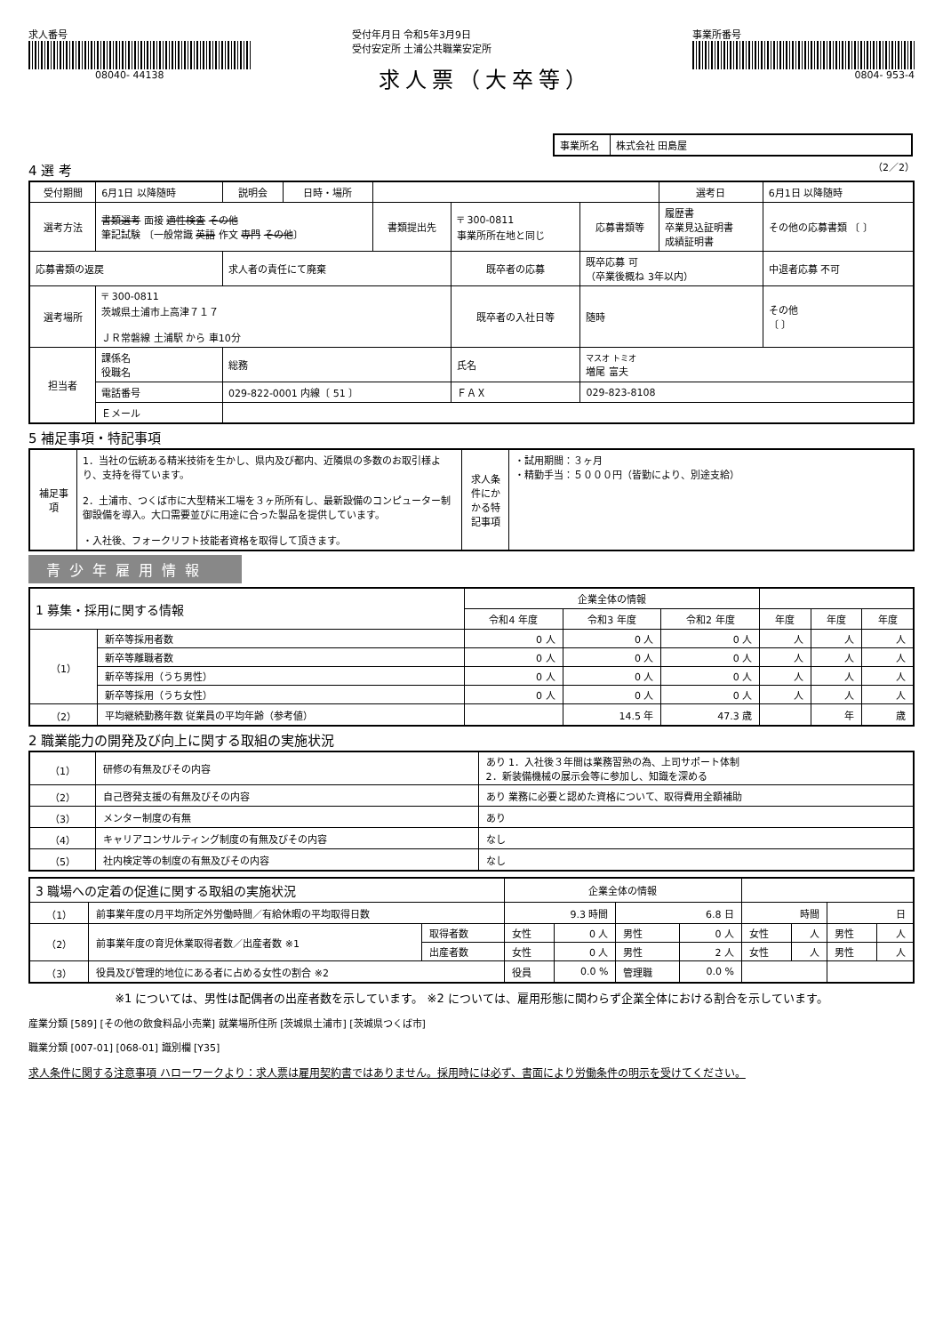求人番号
08040- 44138
受付年月日 令和5年3月9日
受付安定所 土浦公共職業安定所
求人票（大卒等）
事業所番号
0804- 953-4
| 事業所名 | 株式会社 田島屋 |
4 選 考
（2／2）
| 受付期間 | 6月1日 以降随時 | 説明会 | 日時・場所 | | | | 選考日 | 6月1日 以降随時 |
| 選考方法 | 書類選考 面接 適性検査 その他 筆記試験 〔一般常識 英語 作文 専門 その他 〕 | | | 書類提出先 | 〒 300-0811 事業所所在地と同じ | 応募書類等 | 履歴書 卒業見込証明書 成績証明書 | その他の応募書類 〔 〕 |
| 応募書類の返戻 | | 求人者の責任にて廃棄 | | | 既卒者の応募 | 既卒応募 可 （卒業後概ね 3年以内） | | 中退者応募 不可 |
| 選考場所 | 〒 300-0811 茨城県土浦市上高津７１７ ＪＲ常磐線 土浦駅 から 車10分 | | | | 既卒者の入社日等 | 随時 | | その他 〔 〕 |
| 担当者 | 課係名 役職名 | 総務 | | | 氏名 | マスオ トミオ 増尾 富夫 | | |
| | 電話番号 | 029-822-0001 内線〔 51 〕 | | | ＦＡＸ | 029-823-8108 | | |
| | Ｅメール | | | | | | | |
5 補足事項・特記事項
| 補足事項 | 1．当社の伝統ある精米技術を生かし、県内及び都内、近隣県の多数のお取引様より、支持を得ています。 2．土浦市、つくば市に大型精米工場を３ヶ所所有し、最新設備のコンピューター制御設備を導入。大口需要並びに用途に合った製品を提供しています。 ・入社後、フォークリフト技能者資格を取得して頂きます。 | 求人条件にかかる特記事項 | ・試用期間：３ヶ月 ・精勤手当：５０００円（皆勤により、別途支給） |
青少年雇用情報
| 1 募集・採用に関する情報 | | 企業全体の情報 | | | | | |
| --- | --- | --- | --- | --- | --- | --- | --- |
| | | 令和4 年度 | 令和3 年度 | 令和2 年度 | 年度 | 年度 | 年度 |
| （1） | 新卒等採用者数 | 0 人 | 0 人 | 0 人 | 人 | 人 | 人 |
| | 新卒等離職者数 | 0 人 | 0 人 | 0 人 | 人 | 人 | 人 |
| | 新卒等採用（うち男性） | 0 人 | 0 人 | 0 人 | 人 | 人 | 人 |
| | 新卒等採用（うち女性） | 0 人 | 0 人 | 0 人 | 人 | 人 | 人 |
| （2） | 平均継続勤務年数 従業員の平均年齢（参考値） | | 14.5 年 | 47.3 歳 | | 年 | 歳 |
2 職業能力の開発及び向上に関する取組の実施状況
| （1） | 研修の有無及びその内容 | あり 1．入社後３年間は業務習熟の為、上司サポート体制 2．新装備機械の展示会等に参加し、知識を深める |
| （2） | 自己啓発支援の有無及びその内容 | あり 業務に必要と認めた資格について、取得費用全額補助 |
| （3） | メンター制度の有無 | あり |
| （4） | キャリアコンサルティング制度の有無及びその内容 | なし |
| （5） | 社内検定等の制度の有無及びその内容 | なし |
| 3 職場への定着の促進に関する取組の実施状況 | | | 企業全体の情報 | | | | | | | |
| --- | --- | --- | --- | --- | --- | --- | --- | --- | --- | --- |
| （1） | 前事業年度の月平均所定外労働時間／有給休暇の平均取得日数 | | 9.3 時間 | | 6.8 日 | | 時間 | | 日 | |
| （2） | 前事業年度の育児休業取得者数／出産者数 ※1 | 取得者数 | 女性 | 0 人 | 男性 | 0 人 | 女性 | 人 | 男性 | 人 |
| | | 出産者数 | 女性 | 0 人 | 男性 | 2 人 | 女性 | 人 | 男性 | 人 |
| （3） | 役員及び管理的地位にある者に占める女性の割合 ※2 | | 役員 | 0.0 % | 管理職 | 0.0 % | | | | |
※1 については、男性は配偶者の出産者数を示しています。 ※2 については、雇用形態に関わらず企業全体における割合を示しています。
産業分類 [589] [その他の飲食料品小売業] 就業場所住所 [茨城県土浦市] [茨城県つくば市]
職業分類 [007-01] [068-01] 識別欄 [Y35]
求人条件に関する注意事項 ハローワークより：求人票は雇用契約書ではありません。採用時には必ず、書面により労働条件の明示を受けてください。